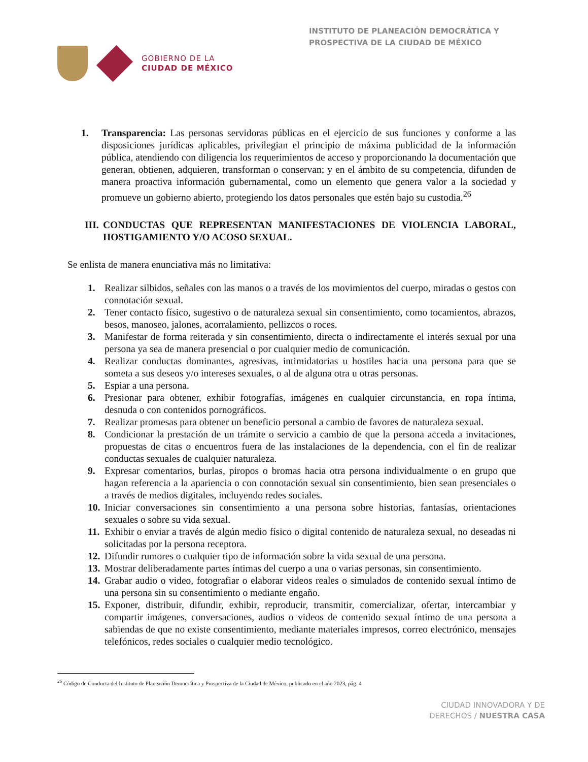GOBIERNO DE LA
CIUDAD DE MÉXICO
INSTITUTO DE PLANEACIÓN DEMOCRÁTICA Y PROSPECTIVA DE LA CIUDAD DE MÉXICO
1. Transparencia: Las personas servidoras públicas en el ejercicio de sus funciones y conforme a las disposiciones jurídicas aplicables, privilegian el principio de máxima publicidad de la información pública, atendiendo con diligencia los requerimientos de acceso y proporcionando la documentación que generan, obtienen, adquieren, transforman o conservan; y en el ámbito de su competencia, difunden de manera proactiva información gubernamental, como un elemento que genera valor a la sociedad y promueve un gobierno abierto, protegiendo los datos personales que estén bajo su custodia.<sup>26</sup>
III. CONDUCTAS QUE REPRESENTAN MANIFESTACIONES DE VIOLENCIA LABORAL, HOSTIGAMIENTO Y/O ACOSO SEXUAL.
Se enlista de manera enunciativa más no limitativa:
1. Realizar silbidos, señales con las manos o a través de los movimientos del cuerpo, miradas o gestos con connotación sexual.
2. Tener contacto físico, sugestivo o de naturaleza sexual sin consentimiento, como tocamientos, abrazos, besos, manoseo, jalones, acorralamiento, pellizcos o roces.
3. Manifestar de forma reiterada y sin consentimiento, directa o indirectamente el interés sexual por una persona ya sea de manera presencial o por cualquier medio de comunicación.
4. Realizar conductas dominantes, agresivas, intimidatorias u hostiles hacia una persona para que se someta a sus deseos y/o intereses sexuales, o al de alguna otra u otras personas.
5. Espiar a una persona.
6. Presionar para obtener, exhibir fotografías, imágenes en cualquier circunstancia, en ropa íntima, desnuda o con contenidos pornográficos.
7. Realizar promesas para obtener un beneficio personal a cambio de favores de naturaleza sexual.
8. Condicionar la prestación de un trámite o servicio a cambio de que la persona acceda a invitaciones, propuestas de citas o encuentros fuera de las instalaciones de la dependencia, con el fin de realizar conductas sexuales de cualquier naturaleza.
9. Expresar comentarios, burlas, piropos o bromas hacia otra persona individualmente o en grupo que hagan referencia a la apariencia o con connotación sexual sin consentimiento, bien sean presenciales o a través de medios digitales, incluyendo redes sociales.
10. Iniciar conversaciones sin consentimiento a una persona sobre historias, fantasías, orientaciones sexuales o sobre su vida sexual.
11. Exhibir o enviar a través de algún medio físico o digital contenido de naturaleza sexual, no deseadas ni solicitadas por la persona receptora.
12. Difundir rumores o cualquier tipo de información sobre la vida sexual de una persona.
13. Mostrar deliberadamente partes íntimas del cuerpo a una o varias personas, sin consentimiento.
14. Grabar audio o video, fotografiar o elaborar videos reales o simulados de contenido sexual íntimo de una persona sin su consentimiento o mediante engaño.
15. Exponer, distribuir, difundir, exhibir, reproducir, transmitir, comercializar, ofertar, intercambiar y compartir imágenes, conversaciones, audios o videos de contenido sexual íntimo de una persona a sabiendas de que no existe consentimiento, mediante materiales impresos, correo electrónico, mensajes telefónicos, redes sociales o cualquier medio tecnológico.
<sup>26</sup> Código de Conducta del Instituto de Planeación Democrática y Prospectiva de la Ciudad de México, publicado en el año 2023, pág. 4
CIUDAD INNOVADORA Y DE
DERECHOS / NUESTRA CASA